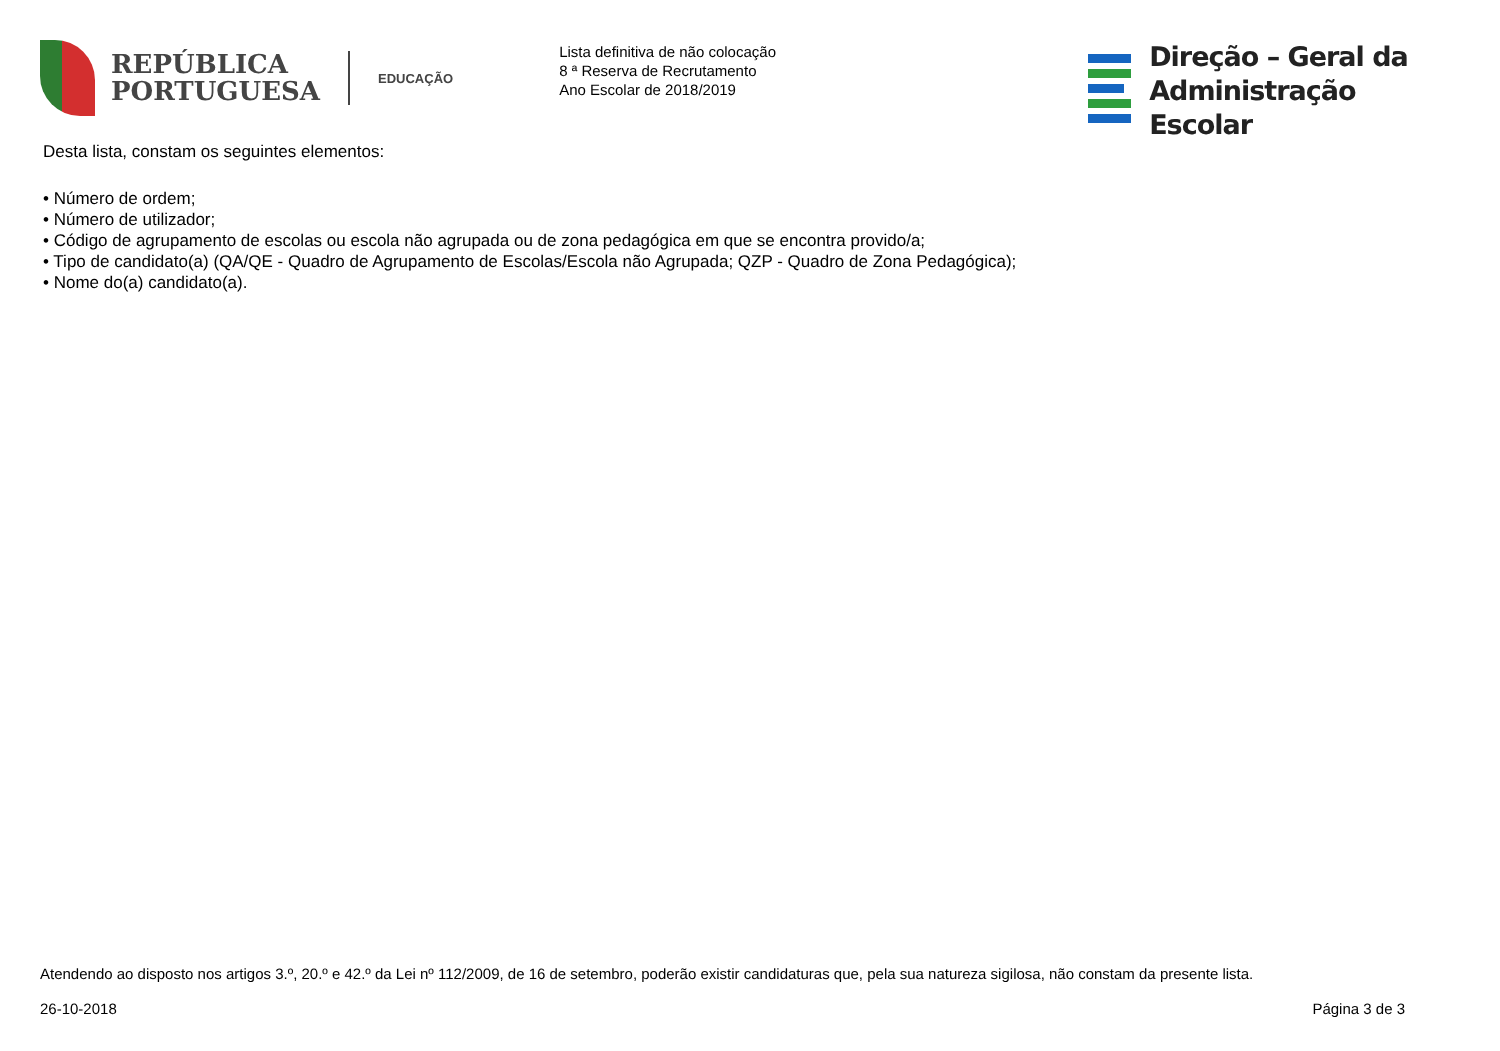REPÚBLICA
PORTUGUESA
EDUCAÇÃO
Lista definitiva de não colocação
8 ª Reserva de Recrutamento
Ano Escolar de 2018/2019
Direção – Geral da
Administração Escolar
Desta lista, constam os seguintes elementos:
• Número de ordem;
• Número de utilizador;
• Código de agrupamento de escolas ou escola não agrupada ou de zona pedagógica em que se encontra provido/a;
• Tipo de candidato(a) (QA/QE - Quadro de Agrupamento de Escolas/Escola não Agrupada; QZP - Quadro de Zona Pedagógica);
• Nome do(a) candidato(a).
Atendendo ao disposto nos artigos 3.º, 20.º e 42.º da Lei nº 112/2009, de 16 de setembro, poderão existir candidaturas que, pela sua natureza sigilosa, não constam da presente lista.
26-10-2018 Página 3 de 3